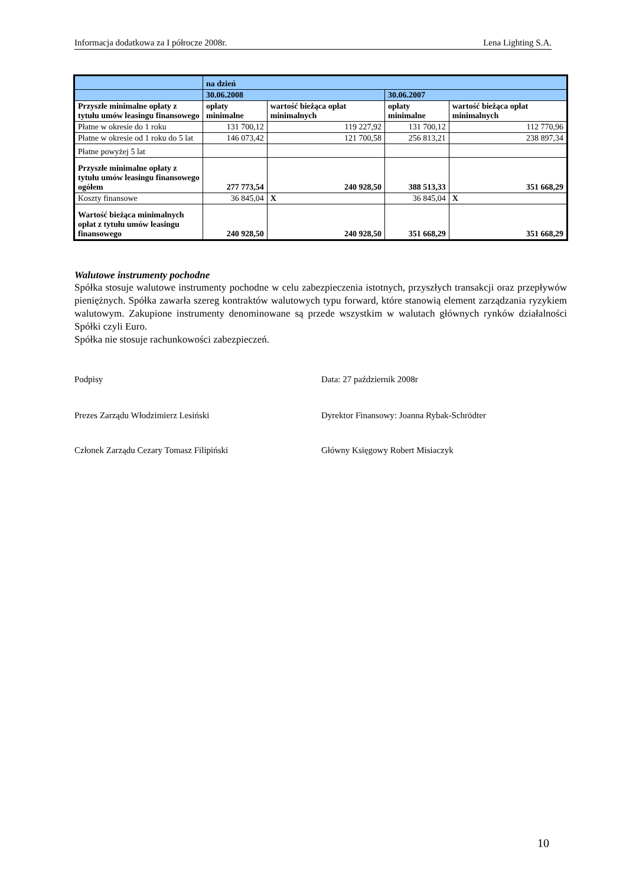Informacja dodatkowa za I półrocze 2008r. Lena Lighting S.A.
| | na dzień | | | |
| | 30.06.2008 | | 30.06.2007 | |
| Przyszłe minimalne opłaty z tytułu umów leasingu finansowego | opłaty minimalne | wartość bieżąca opłat minimalnych | opłaty minimalne | wartość bieżąca opłat minimalnych |
| Płatne w okresie do 1 roku | 131 700,12 | 119 227,92 | 131 700,12 | 112 770,96 |
| Płatne w okresie od 1 roku do 5 lat | 146 073,42 | 121 700,58 | 256 813,21 | 238 897,34 |
| Płatne powyżej 5 lat | | | | |
| Przyszłe minimalne opłaty z tytułu umów leasingu finansowego ogółem | 277 773,54 | 240 928,50 | 388 513,33 | 351 668,29 |
| Koszty finansowe | 36 845,04 | X | 36 845,04 | X |
| Wartość bieżąca minimalnych opłat z tytułu umów leasingu finansowego | 240 928,50 | 240 928,50 | 351 668,29 | 351 668,29 |
Walutowe instrumenty pochodne
Spółka stosuje walutowe instrumenty pochodne w celu zabezpieczenia istotnych, przyszłych transakcji oraz przepływów pieniężnych. Spółka zawarła szereg kontraktów walutowych typu forward, które stanowią element zarządzania ryzykiem walutowym. Zakupione instrumenty denominowane są przede wszystkim w walutach głównych rynków działalności Spółki czyli Euro.
Spółka nie stosuje rachunkowości zabezpieczeń.
Podpisy Data: 27 październik 2008r
Prezes Zarządu Włodzimierz Lesiński Dyrektor Finansowy: Joanna Rybak-Schrödter
Członek Zarządu Cezary Tomasz Filipiński Główny Księgowy Robert Misiaczyk
10